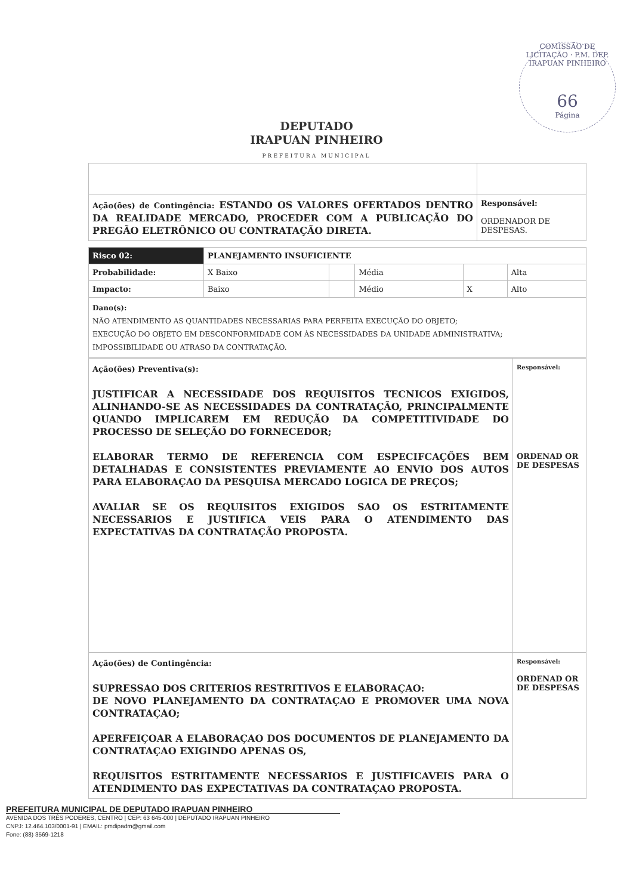COMISSÃO DE LICITAÇÃO · P.M. DEP. IRAPUAN PINHEIRO
66
Página
DEPUTADO
IRAPUAN PINHEIRO
PREFEITURA MUNICIPAL
| Ação(ões) de Contingência: ESTANDO OS VALORES OFERTADOS DENTRO DA REALIDADE MERCADO, PROCEDER COM A PUBLICAÇÃO DO PREGÃO ELETRÔNICO OU CONTRATAÇÃO DIRETA. | Responsável: ORDENADOR DE DESPESAS. |
| Risco 02: | PLANEJAMENTO INSUFICIENTE | | | | |
| Probabilidade: | X Baixo | | Média | | Alta |
| Impacto: | Baixo | | Médio | X | Alto |
| Dano(s): NÃO ATENDIMENTO AS QUANTIDADES NECESSARIAS PARA PERFEITA EXECUÇÃO DO OBJETO; EXECUÇÃO DO OBJETO EM DESCONFORMIDADE COM ÀS NECESSIDADES DA UNIDADE ADMINISTRATIVA; IMPOSSIBILIDADE OU ATRASO DA CONTRATAÇÃO. | | | | | |
| Ação(ões) Preventiva(s): JUSTIFICAR A NECESSIDADE DOS REQUISITOS TECNICOS EXIGIDOS, ALINHANDO-SE AS NECESSIDADES DA CONTRATAÇÃO, PRINCIPALMENTE QUANDO IMPLICAREM EM REDUÇÃO DA COMPETITIVIDADE DO PROCESSO DE SELEÇÃO DO FORNECEDOR; ELABORAR TERMO DE REFERENCIA COM ESPECIFCAÇÕES BEM DETALHADAS E CONSISTENTES PREVIAMENTE AO ENVIO DOS AUTOS PARA ELABORAÇAO DA PESQUISA MERCADO LOGICA DE PREÇOS; AVALIAR SE OS REQUISITOS EXIGIDOS SAO OS ESTRITAMENTE NECESSARIOS E JUSTIFICA VEIS PARA O ATENDIMENTO DAS EXPECTATIVAS DA CONTRATAÇÃO PROPOSTA. | Responsável: ORDENAD OR DE DESPESAS |
| Ação(ões) de Contingência: SUPRESSAO DOS CRITERIOS RESTRITIVOS E ELABORAÇAO: DE NOVO PLANEJAMENTO DA CONTRATAÇAO E PROMOVER UMA NOVA CONTRATAÇAO; APERFEIÇOAR A ELABORAÇAO DOS DOCUMENTOS DE PLANEJAMENTO DA CONTRATAÇAO EXIGINDO APENAS OS, REQUISITOS ESTRITAMENTE NECESSARIOS E JUSTIFICAVEIS PARA O ATENDIMENTO DAS EXPECTATIVAS DA CONTRATAÇAO PROPOSTA. | Responsável: ORDENAD OR DE DESPESAS |
PREFEITURA MUNICIPAL DE DEPUTADO IRAPUAN PINHEIRO
AVENIDA DOS TRÊS PODERES, CENTRO | CEP: 63 645-000 | DEPUTADO IRAPUAN PINHEIRO
CNPJ: 12.464.103/0001-91 | EMAIL: pmdipadm@gmail.com
Fone: (88) 3569-1218